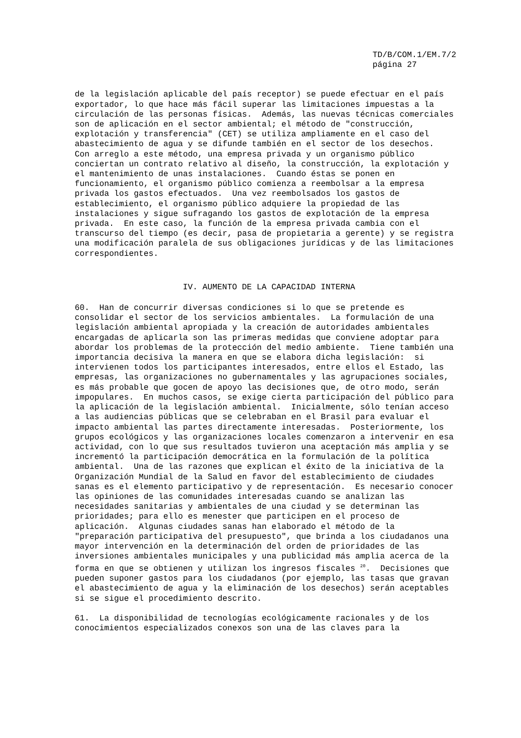TD/B/COM.1/EM.7/2
página 27
de la legislación aplicable del país receptor) se puede efectuar en el país
exportador, lo que hace más fácil superar las limitaciones impuestas a la
circulación de las personas físicas.  Además, las nuevas técnicas comerciales
son de aplicación en el sector ambiental; el método de "construcción,
explotación y transferencia" (CET) se utiliza ampliamente en el caso del
abastecimiento de agua y se difunde también en el sector de los desechos.
Con arreglo a este método, una empresa privada y un organismo público
conciertan un contrato relativo al diseño, la construcción, la explotación y
el mantenimiento de unas instalaciones.  Cuando éstas se ponen en
funcionamiento, el organismo público comienza a reembolsar a la empresa
privada los gastos efectuados.  Una vez reembolsados los gastos de
establecimiento, el organismo público adquiere la propiedad de las
instalaciones y sigue sufragando los gastos de explotación de la empresa
privada.  En este caso, la función de la empresa privada cambia con el
transcurso del tiempo (es decir, pasa de propietaria a gerente) y se registra
una modificación paralela de sus obligaciones jurídicas y de las limitaciones
correspondientes.
IV. AUMENTO DE LA CAPACIDAD INTERNA
60.  Han de concurrir diversas condiciones si lo que se pretende es
consolidar el sector de los servicios ambientales.  La formulación de una
legislación ambiental apropiada y la creación de autoridades ambientales
encargadas de aplicarla son las primeras medidas que conviene adoptar para
abordar los problemas de la protección del medio ambiente.  Tiene también una
importancia decisiva la manera en que se elabora dicha legislación:  si
intervienen todos los participantes interesados, entre ellos el Estado, las
empresas, las organizaciones no gubernamentales y las agrupaciones sociales,
es más probable que gocen de apoyo las decisiones que, de otro modo, serán
impopulares.  En muchos casos, se exige cierta participación del público para
la aplicación de la legislación ambiental.  Inicialmente, sólo tenían acceso
a las audiencias públicas que se celebraban en el Brasil para evaluar el
impacto ambiental las partes directamente interesadas.  Posteriormente, los
grupos ecológicos y las organizaciones locales comenzaron a intervenir en esa
actividad, con lo que sus resultados tuvieron una aceptación más amplia y se
incrementó la participación democrática en la formulación de la política
ambiental.  Una de las razones que explican el éxito de la iniciativa de la
Organización Mundial de la Salud en favor del establecimiento de ciudades
sanas es el elemento participativo y de representación.  Es necesario conocer
las opiniones de las comunidades interesadas cuando se analizan las
necesidades sanitarias y ambientales de una ciudad y se determinan las
prioridades; para ello es menester que participen en el proceso de
aplicación.  Algunas ciudades sanas han elaborado el método de la
"preparación participativa del presupuesto", que brinda a los ciudadanos una
mayor intervención en la determinación del orden de prioridades de las
inversiones ambientales municipales y una publicidad más amplia acerca de la
forma en que se obtienen y utilizan los ingresos fiscales 20.  Decisiones que
pueden suponer gastos para los ciudadanos (por ejemplo, las tasas que gravan
el abastecimiento de agua y la eliminación de los desechos) serán aceptables
si se sigue el procedimiento descrito.
61.  La disponibilidad de tecnologías ecológicamente racionales y de los
conocimientos especializados conexos son una de las claves para la